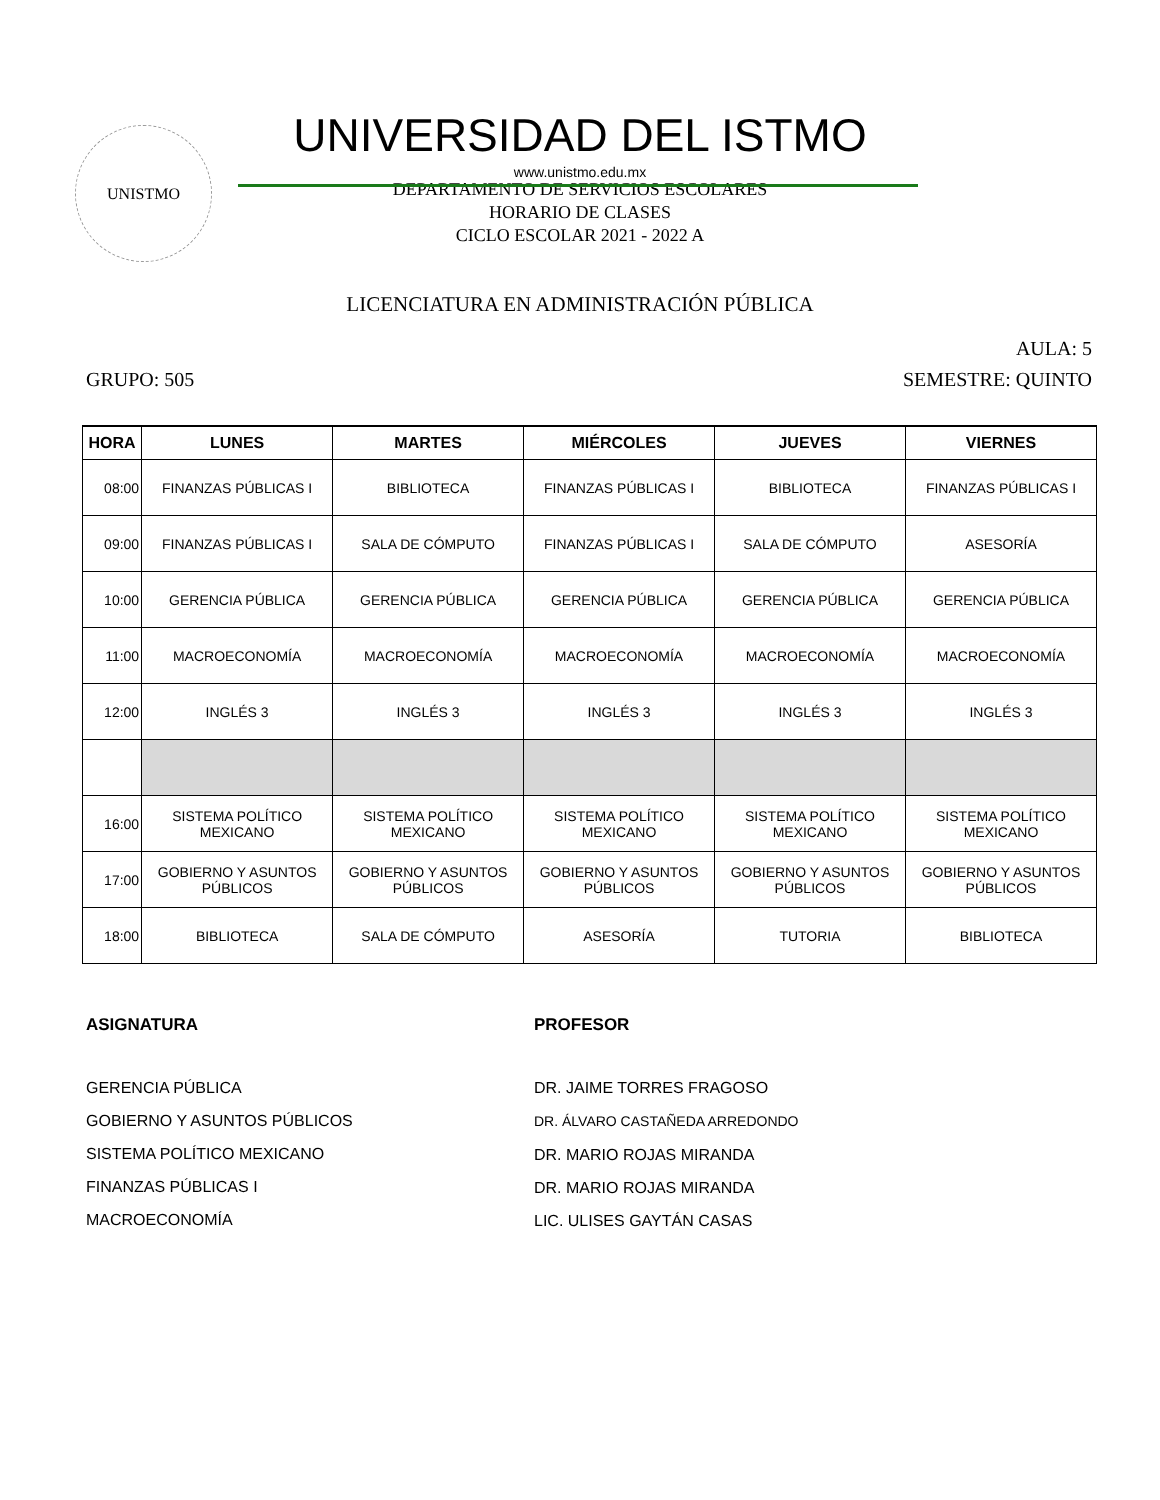UNISTMO
UNIVERSIDAD DEL ISTMO
www.unistmo.edu.mx
DEPARTAMENTO DE SERVICIOS ESCOLARES
HORARIO DE CLASES
CICLO ESCOLAR 2021 - 2022 A
LICENCIATURA EN ADMINISTRACIÓN PÚBLICA
AULA: 5
GRUPO: 505 SEMESTRE: QUINTO
| HORA | LUNES | MARTES | MIÉRCOLES | JUEVES | VIERNES |
| --- | --- | --- | --- | --- | --- |
| 08:00 | FINANZAS PÚBLICAS I | BIBLIOTECA | FINANZAS PÚBLICAS I | BIBLIOTECA | FINANZAS PÚBLICAS I |
| 09:00 | FINANZAS PÚBLICAS I | SALA DE CÓMPUTO | FINANZAS PÚBLICAS I | SALA DE CÓMPUTO | ASESORÍA |
| 10:00 | GERENCIA PÚBLICA | GERENCIA PÚBLICA | GERENCIA PÚBLICA | GERENCIA PÚBLICA | GERENCIA PÚBLICA |
| 11:00 | MACROECONOMÍA | MACROECONOMÍA | MACROECONOMÍA | MACROECONOMÍA | MACROECONOMÍA |
| 12:00 | INGLÉS 3 | INGLÉS 3 | INGLÉS 3 | INGLÉS 3 | INGLÉS 3 |
| 16:00 | SISTEMA POLÍTICO MEXICANO | SISTEMA POLÍTICO MEXICANO | SISTEMA POLÍTICO MEXICANO | SISTEMA POLÍTICO MEXICANO | SISTEMA POLÍTICO MEXICANO |
| 17:00 | GOBIERNO Y ASUNTOS PÚBLICOS | GOBIERNO Y ASUNTOS PÚBLICOS | GOBIERNO Y ASUNTOS PÚBLICOS | GOBIERNO Y ASUNTOS PÚBLICOS | GOBIERNO Y ASUNTOS PÚBLICOS |
| 18:00 | BIBLIOTECA | SALA DE CÓMPUTO | ASESORÍA | TUTORIA | BIBLIOTECA |
ASIGNATURA
GERENCIA PÚBLICA
GOBIERNO Y ASUNTOS PÚBLICOS
SISTEMA POLÍTICO MEXICANO
FINANZAS PÚBLICAS I
MACROECONOMÍA
PROFESOR
DR. JAIME TORRES FRAGOSO
DR. ÁLVARO CASTAÑEDA ARREDONDO
DR. MARIO ROJAS MIRANDA
DR. MARIO ROJAS MIRANDA
LIC. ULISES GAYTÁN CASAS